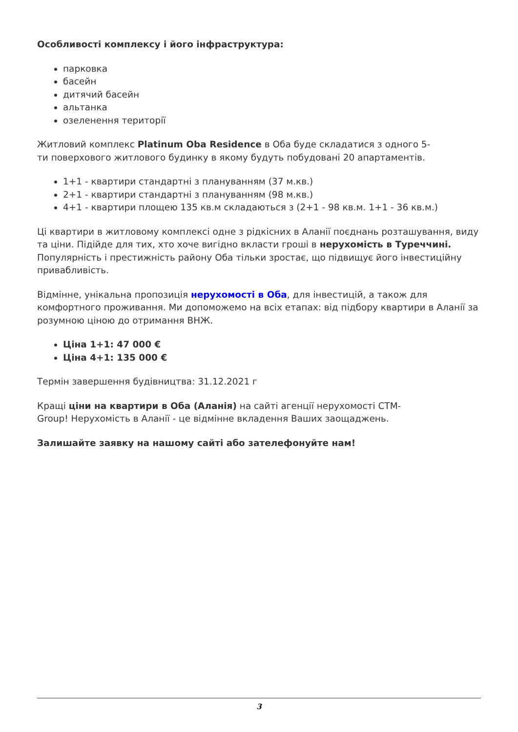Особливості комплексу і його інфраструктура:
парковка
басейн
дитячий басейн
альтанка
озеленення території
Житловий комплекс Platinum Oba Residence в Оба буде складатися з одного 5-
ти поверхового житлового будинку в якому будуть побудовані 20 апартаментів.
1+1 - квартири стандартні з плануванням (37 м.кв.)
2+1 - квартири стандартні з плануванням (98 м.кв.)
4+1 - квартири площею 135 кв.м складаються з (2+1 - 98 кв.м. 1+1 - 36 кв.м.)
Ці квартири в житловому комплексі одне з рідкісних в Аланії поєднань розташування, виду та ціни. Підійде для тих, хто хоче вигідно вкласти гроші в нерухомість в Туреччині. Популярність і престижність району Оба тільки зростає, що підвищує його інвестиційну привабливість.
Відмінне, унікальна пропозиція нерухомості в Оба, для інвестицій, а також для комфортного проживання. Ми допоможемо на всіх етапах: від підбору квартири в Аланії за розумною ціною до отримання ВНЖ.
Ціна 1+1: 47 000 €
Ціна 4+1: 135 000 €
Термін завершення будівництва: 31.12.2021 г
Кращі ціни на квартири в Оба (Аланія) на сайті агенції нерухомості CTM-
Group! Нерухомість в Аланії - це відмінне вкладення Ваших заощаджень.
Залишайте заявку на нашому сайті або зателефонуйте нам!
3